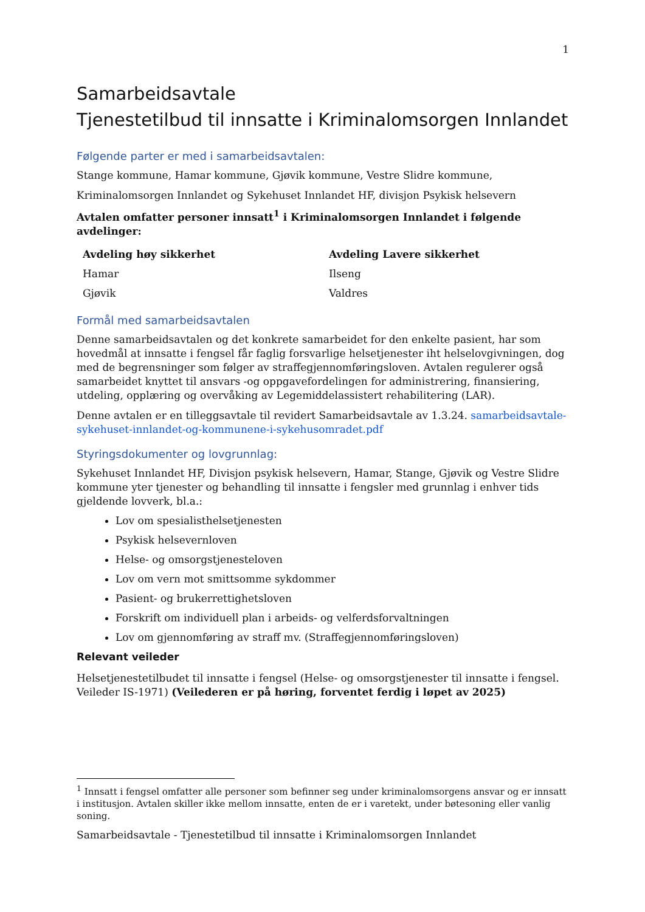1
Samarbeidsavtale
Tjenestetilbud til innsatte i Kriminalomsorgen Innlandet
Følgende parter er med i samarbeidsavtalen:
Stange kommune, Hamar kommune, Gjøvik kommune, Vestre Slidre kommune,
Kriminalomsorgen Innlandet og Sykehuset Innlandet HF, divisjon Psykisk helsevern
Avtalen omfatter personer innsatt<sup>1</sup> i Kriminalomsorgen Innlandet i følgende avdelinger:
| Avdeling høy sikkerhet | Avdeling Lavere sikkerhet |
| --- | --- |
| Hamar | Ilseng |
| Gjøvik | Valdres |
Formål med samarbeidsavtalen
Denne samarbeidsavtalen og det konkrete samarbeidet for den enkelte pasient, har som hovedmål at innsatte i fengsel får faglig forsvarlige helsetjenester iht helselovgivningen, dog med de begrensninger som følger av straffegjennomføringsloven. Avtalen regulerer også samarbeidet knyttet til ansvars -og oppgavefordelingen for administrering, finansiering, utdeling, opplæring og overvåking av Legemiddelassistert rehabilitering (LAR).
Denne avtalen er en tilleggsavtale til revidert Samarbeidsavtale av 1.3.24. samarbeidsavtale-sykehuset-innlandet-og-kommunene-i-sykehusomradet.pdf
Styringsdokumenter og lovgrunnlag:
Sykehuset Innlandet HF, Divisjon psykisk helsevern, Hamar, Stange, Gjøvik og Vestre Slidre kommune yter tjenester og behandling til innsatte i fengsler med grunnlag i enhver tids gjeldende lovverk, bl.a.:
Lov om spesialisthelsetjenesten
Psykisk helsevernloven
Helse- og omsorgstjenesteloven
Lov om vern mot smittsomme sykdommer
Pasient- og brukerrettighetsloven
Forskrift om individuell plan i arbeids- og velferdsforvaltningen
Lov om gjennomføring av straff mv. (Straffegjennomføringsloven)
Relevant veileder
Helsetjenestetilbudet til innsatte i fengsel (Helse- og omsorgstjenester til innsatte i fengsel. Veileder IS-1971) (Veilederen er på høring, forventet ferdig i løpet av 2025)
<sup>1</sup> Innsatt i fengsel omfatter alle personer som befinner seg under kriminalomsorgens ansvar og er innsatt i institusjon. Avtalen skiller ikke mellom innsatte, enten de er i varetekt, under bøtesoning eller vanlig soning.
Samarbeidsavtale - Tjenestetilbud til innsatte i Kriminalomsorgen Innlandet